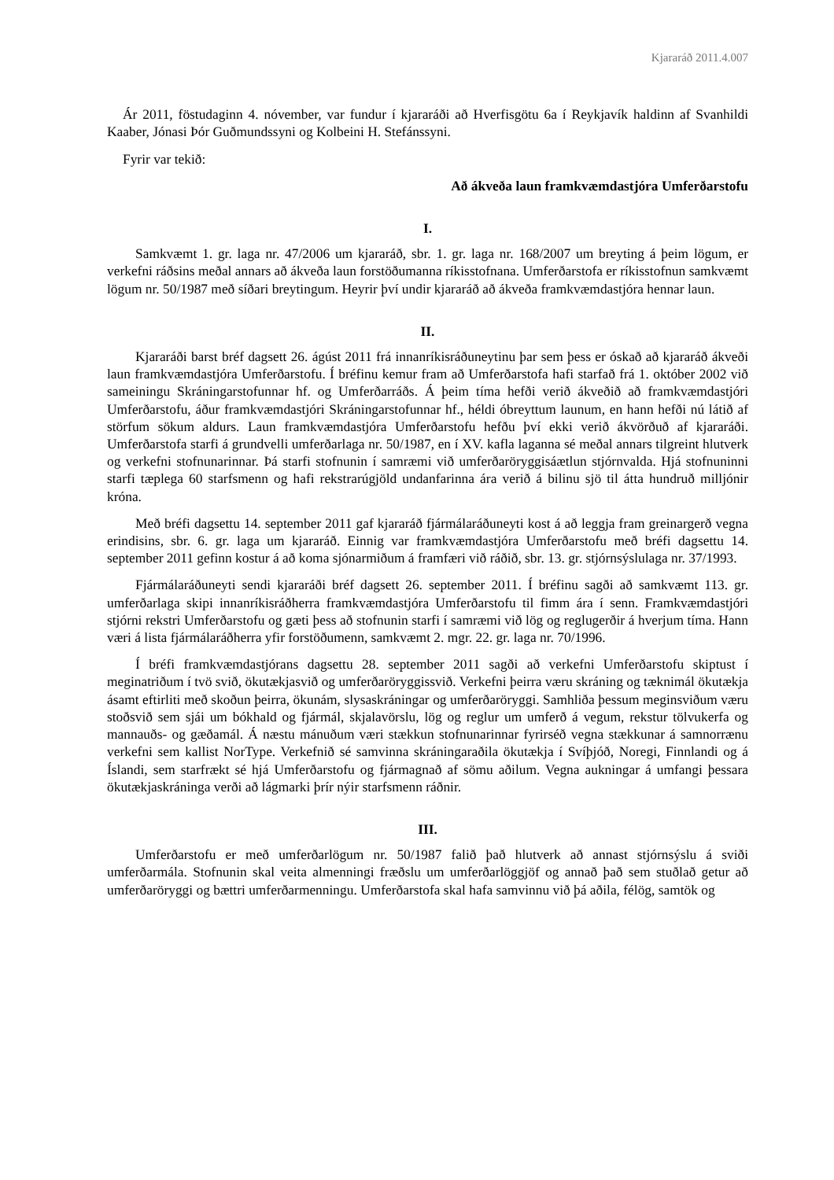Kjararáð 2011.4.007
Ár 2011, föstudaginn 4. nóvember, var fundur í kjararáði að Hverfisgötu 6a í Reykjavík haldinn af Svanhildi Kaaber, Jónasi Þór Guðmundssyni og Kolbeini H. Stefánssyni.
Fyrir var tekið:
Að ákveða laun framkvæmdastjóra Umferðarstofu
I.
Samkvæmt 1. gr. laga nr. 47/2006 um kjararáð, sbr. 1. gr. laga nr. 168/2007 um breyting á þeim lögum, er verkefni ráðsins meðal annars að ákveða laun forstöðumanna ríkisstofnana. Umferðarstofa er ríkisstofnun samkvæmt lögum nr. 50/1987 með síðari breytingum. Heyrir því undir kjararáð að ákveða framkvæmdastjóra hennar laun.
II.
Kjararáði barst bréf dagsett 26. ágúst 2011 frá innanríkisráðuneytinu þar sem þess er óskað að kjararáð ákveði laun framkvæmdastjóra Umferðarstofu. Í bréfinu kemur fram að Umferðarstofa hafi starfað frá 1. október 2002 við sameiningu Skráningarstofunnar hf. og Umferðarráðs. Á þeim tíma hefði verið ákveðið að framkvæmdastjóri Umferðarstofu, áður framkvæmdastjóri Skráningarstofunnar hf., héldi óbreyttum launum, en hann hefði nú látið af störfum sökum aldurs. Laun framkvæmdastjóra Umferðarstofu hefðu því ekki verið ákvörðuð af kjararáði. Umferðarstofa starfi á grundvelli umferðarlaga nr. 50/1987, en í XV. kafla laganna sé meðal annars tilgreint hlutverk og verkefni stofnunarinnar. Þá starfi stofnunin í samræmi við umferðaröryggisáætlun stjórnvalda. Hjá stofnuninni starfi tæplega 60 starfsmenn og hafi rekstrarúgjöld undanfarinna ára verið á bilinu sjö til átta hundruð milljónir króna.
Með bréfi dagsettu 14. september 2011 gaf kjararáð fjármálaráðuneyti kost á að leggja fram greinargerð vegna erindisins, sbr. 6. gr. laga um kjararáð. Einnig var framkvæmdastjóra Umferðarstofu með bréfi dagsettu 14. september 2011 gefinn kostur á að koma sjónarmiðum á framfæri við ráðið, sbr. 13. gr. stjórnsýslulaga nr. 37/1993.
Fjármálaráðuneyti sendi kjararáði bréf dagsett 26. september 2011. Í bréfinu sagði að samkvæmt 113. gr. umferðarlaga skipi innanríkisráðherra framkvæmdastjóra Umferðarstofu til fimm ára í senn. Framkvæmdastjóri stjórni rekstri Umferðarstofu og gæti þess að stofnunin starfi í samræmi við lög og reglugerðir á hverjum tíma. Hann væri á lista fjármálaráðherra yfir forstöðumenn, samkvæmt 2. mgr. 22. gr. laga nr. 70/1996.
Í bréfi framkvæmdastjórans dagsettu 28. september 2011 sagði að verkefni Umferðarstofu skiptust í meginatriðum í tvö svið, ökutækjasvið og umferðaröryggissvið. Verkefni þeirra væru skráning og tæknimál ökutækja ásamt eftirliti með skoðun þeirra, ökunám, slysaskráningar og umferðaröryggi. Samhliða þessum meginsviðum væru stoðsvið sem sjái um bókhald og fjármál, skjalavörslu, lög og reglur um umferð á vegum, rekstur tölvukerfa og mannauðs- og gæðamál. Á næstu mánuðum væri stækkun stofnunarinnar fyrirséð vegna stækkunar á samnorrænu verkefni sem kallist NorType. Verkefnið sé samvinna skráningaraðila ökutækja í Svíþjóð, Noregi, Finnlandi og á Íslandi, sem starfrækt sé hjá Umferðarstofu og fjármagnað af sömu aðilum. Vegna aukningar á umfangi þessara ökutækjaskráninga verði að lágmarki þrír nýir starfsmenn ráðnir.
III.
Umferðarstofu er með umferðarlögum nr. 50/1987 falið það hlutverk að annast stjórnsýslu á sviði umferðarmála. Stofnunin skal veita almenningi fræðslu um umferðarlöggjöf og annað það sem stuðlað getur að umferðaröryggi og bættri umferðarmenningu. Umferðarstofa skal hafa samvinnu við þá aðila, félög, samtök og